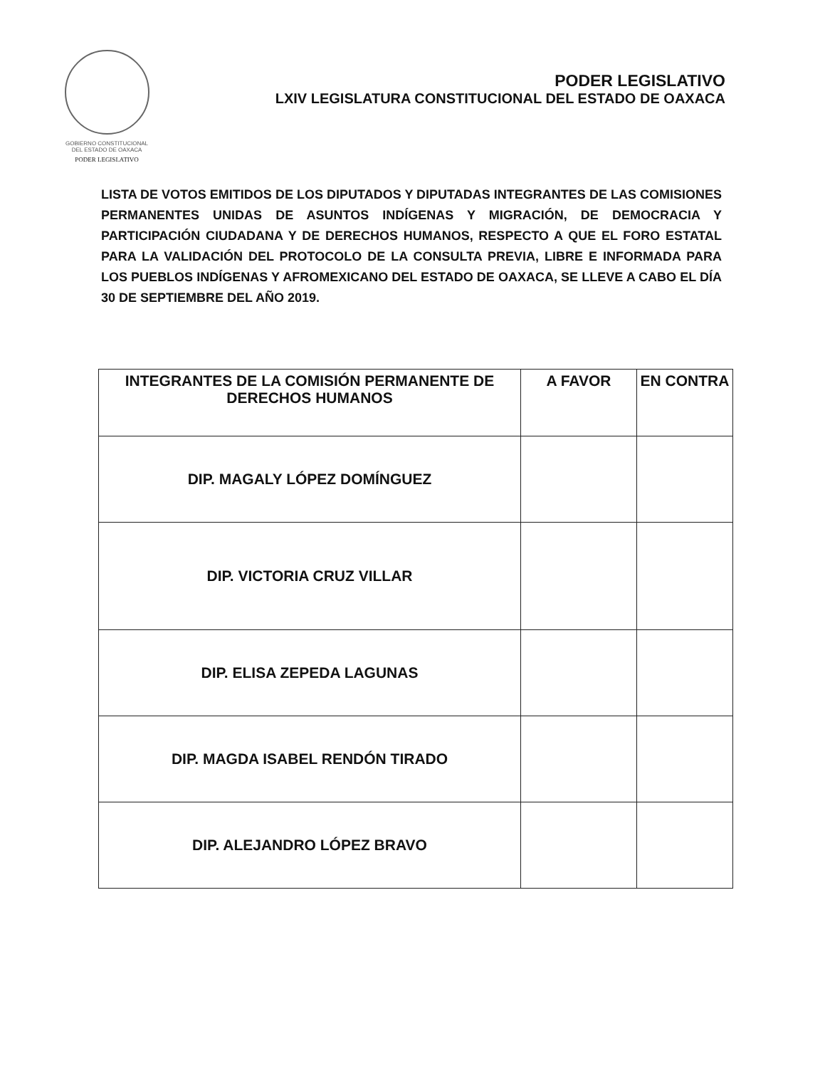GOBIERNO CONSTITUCIONAL
DEL ESTADO DE OAXACA
PODER LEGISLATIVO
PODER LEGISLATIVO
LXIV LEGISLATURA CONSTITUCIONAL DEL ESTADO DE OAXACA
LISTA DE VOTOS EMITIDOS DE LOS DIPUTADOS Y DIPUTADAS INTEGRANTES DE LAS COMISIONES PERMANENTES UNIDAS DE ASUNTOS INDÍGENAS Y MIGRACIÓN, DE DEMOCRACIA Y PARTICIPACIÓN CIUDADANA Y DE DERECHOS HUMANOS, RESPECTO A QUE EL FORO ESTATAL PARA LA VALIDACIÓN DEL PROTOCOLO DE LA CONSULTA PREVIA, LIBRE E INFORMADA PARA LOS PUEBLOS INDÍGENAS Y AFROMEXICANO DEL ESTADO DE OAXACA, SE LLEVE A CABO EL DÍA 30 DE SEPTIEMBRE DEL AÑO 2019.
| INTEGRANTES DE LA COMISIÓN PERMANENTE DE DERECHOS HUMANOS | A FAVOR | EN CONTRA |
| --- | --- | --- |
| DIP. MAGALY LÓPEZ DOMÍNGUEZ | | |
| DIP. VICTORIA CRUZ VILLAR | | |
| DIP. ELISA ZEPEDA LAGUNAS | | |
| DIP. MAGDA ISABEL RENDÓN TIRADO | | |
| DIP. ALEJANDRO LÓPEZ BRAVO | | |